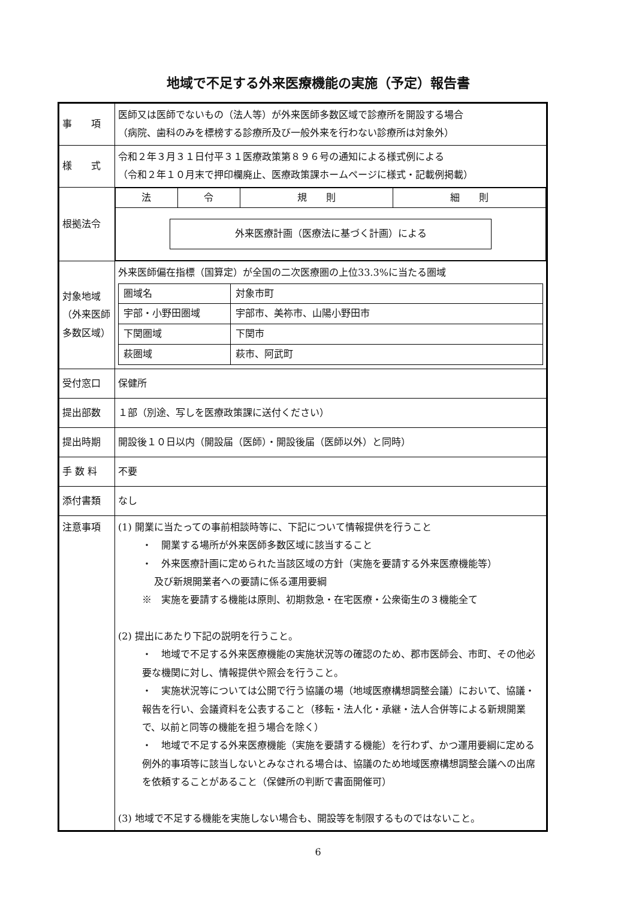地域で不足する外来医療機能の実施（予定）報告書
| 事 項 | 医師又は医師でないもの（法人等）が外来医師多数区域で診療所を開設する場合 （病院、歯科のみを標榜する診療所及び一般外来を行わない診療所は対象外） |
| 様 式 | 令和２年３月３１日付平３１医療政策第８９６号の通知による様式例による （令和２年１０月末で押印欄廃止、医療政策課ホームページに様式・記載例掲載） |
| 根拠法令 | / 法 / 令 / 規 則 / 細 則 / / 外来医療計画（医療法に基づく計画）による / / / / |
| 対象地域 （外来医師 多数区域） | 外来医師偏在指標（国算定）が全国の二次医療圏の上位33.3%に当たる圏域 / 圏域名 / 対象市町 / / 宇部・小野田圏域 / 宇部市、美祢市、山陽小野田市 / / 下関圏域 / 下関市 / / 萩圏域 / 萩市、阿武町 / |
| 受付窓口 | 保健所 |
| 提出部数 | １部（別途、写しを医療政策課に送付ください） |
| 提出時期 | 開設後１０日以内（開設届（医師）・開設後届（医師以外）と同時） |
| 手 数 料 | 不要 |
| 添付書類 | なし |
| 注意事項 | (1) 開業に当たっての事前相談時等に、下記について情報提供を行うこと ・ 開業する場所が外来医師多数区域に該当すること ・ 外来医療計画に定められた当該区域の方針（実施を要請する外来医療機能等） 及び新規開業者への要請に係る運用要綱 ※ 実施を要請する機能は原則、初期救急・在宅医療・公衆衛生の３機能全て (2) 提出にあたり下記の説明を行うこと。 ・ 地域で不足する外来医療機能の実施状況等の確認のため、郡市医師会、市町、その他必要な機関に対し、情報提供や照会を行うこと。 ・ 実施状況等については公開で行う協議の場（地域医療構想調整会議）において、協議・報告を行い、会議資料を公表すること（移転・法人化・承継・法人合併等による新規開業で、以前と同等の機能を担う場合を除く） ・ 地域で不足する外来医療機能（実施を要請する機能）を行わず、かつ運用要綱に定める例外的事項等に該当しないとみなされる場合は、協議のため地域医療構想調整会議への出席を依頼することがあること（保健所の判断で書面開催可） (3) 地域で不足する機能を実施しない場合も、開設等を制限するものではないこと。 |
6